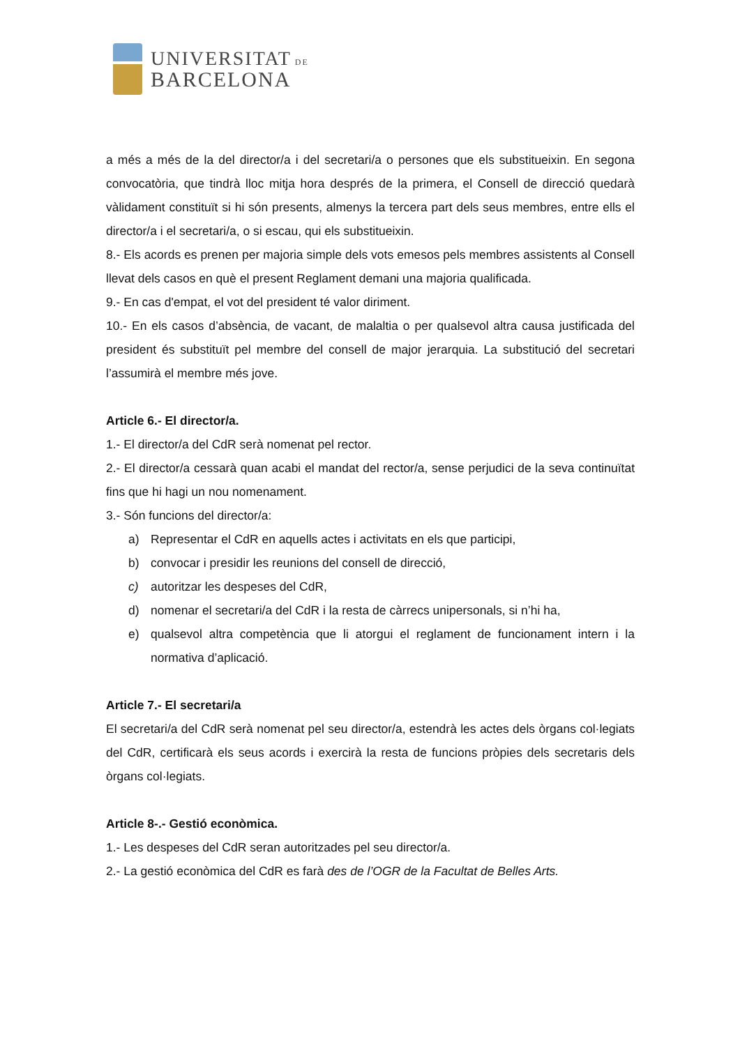UNIVERSITAT DE
BARCELONA
a més a més de la del director/a i del secretari/a o persones que els substitueixin. En segona convocatòria, que tindrà lloc mitja hora després de la primera, el Consell de direcció quedarà vàlidament constituït si hi són presents, almenys la tercera part dels seus membres, entre ells el director/a i el secretari/a, o si escau, qui els substitueixin.
8.- Els acords es prenen per majoria simple dels vots emesos pels membres assistents al Consell llevat dels casos en què el present Reglament demani una majoria qualificada.
9.- En cas d'empat, el vot del president té valor diriment.
10.- En els casos d’absència, de vacant, de malaltia o per qualsevol altra causa justificada del president és substituït pel membre del consell de major jerarquia. La substitució del secretari l’assumirà el membre més jove.
Article 6.- El director/a.
1.- El director/a del CdR serà nomenat pel rector.
2.- El director/a cessarà quan acabi el mandat del rector/a, sense perjudici de la seva continuïtat fins que hi hagi un nou nomenament.
3.- Són funcions del director/a:
a) Representar el CdR en aquells actes i activitats en els que participi,
b) convocar i presidir les reunions del consell de direcció,
c) autoritzar les despeses del CdR,
d) nomenar el secretari/a del CdR i la resta de càrrecs unipersonals, si n’hi ha,
e) qualsevol altra competència que li atorgui el reglament de funcionament intern i la normativa d’aplicació.
Article 7.- El secretari/a
El secretari/a del CdR serà nomenat pel seu director/a, estendrà les actes dels òrgans col·legiats del CdR, certificarà els seus acords i exercirà la resta de funcions pròpies dels secretaris dels òrgans col·legiats.
Article 8-.- Gestió econòmica.
1.- Les despeses del CdR seran autoritzades pel seu director/a.
2.- La gestió econòmica del CdR es farà des de l’OGR de la Facultat de Belles Arts.